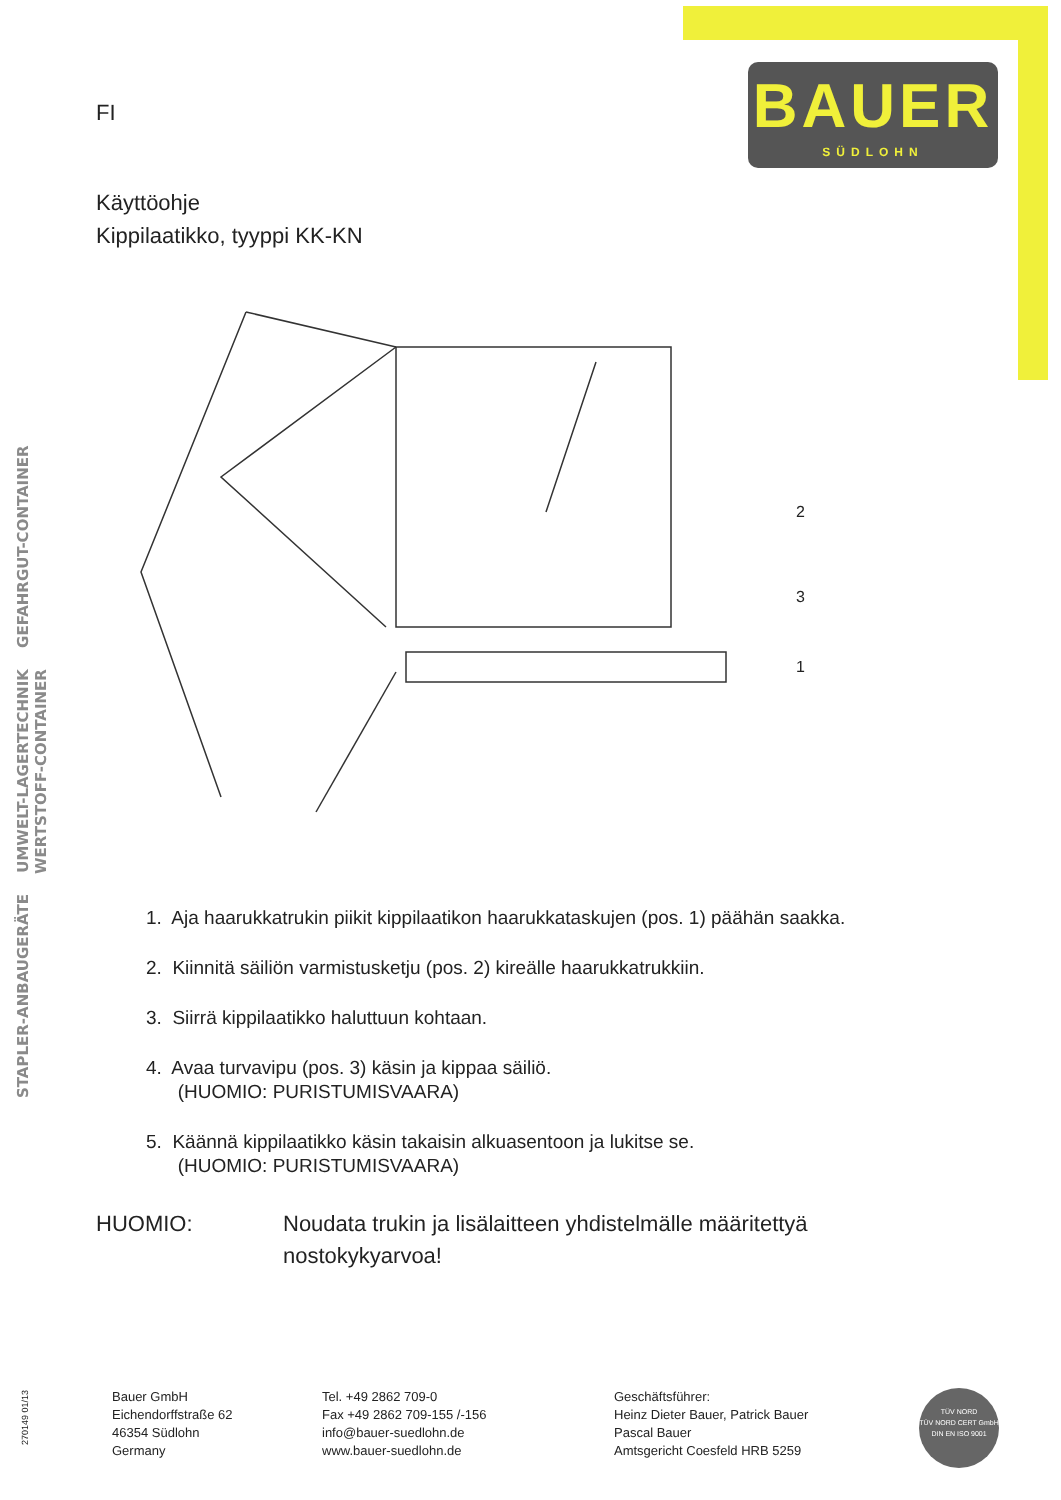BAUER
SÜDLOHN
STAPLER-ANBAUGERÄTE UMWELT-LAGERTECHNIK GEFAHRGUT-CONTAINER WERTSTOFF-CONTAINER
FI
Käyttöohje
Kippilaatikko, tyyppi KK-KN
2
3
1
1. Aja haarukkatrukin piikit kippilaatikon haarukkataskujen (pos. 1) päähän saakka.
2. Kiinnitä säiliön varmistusketju (pos. 2) kireälle haarukkatrukkiin.
3. Siirrä kippilaatikko haluttuun kohtaan.
4. Avaa turvavipu (pos. 3) käsin ja kippaa säiliö.
(HUOMIO: PURISTUMISVAARA)
5. Käännä kippilaatikko käsin takaisin alkuasentoon ja lukitse se.
(HUOMIO: PURISTUMISVAARA)
HUOMIO: Noudata trukin ja lisälaitteen yhdistelmälle määritettyä
nostokykyarvoa!
270149 01/13
Bauer GmbH
Eichendorffstraße 62
46354 Südlohn
Germany
Tel. +49 2862 709-0
Fax +49 2862 709-155 /-156
info@bauer-suedlohn.de
www.bauer-suedlohn.de
Geschäftsführer:
Heinz Dieter Bauer, Patrick Bauer
Pascal Bauer
Amtsgericht Coesfeld HRB 5259
TÜV NORD
TÜV NORD CERT GmbH
DIN EN ISO 9001